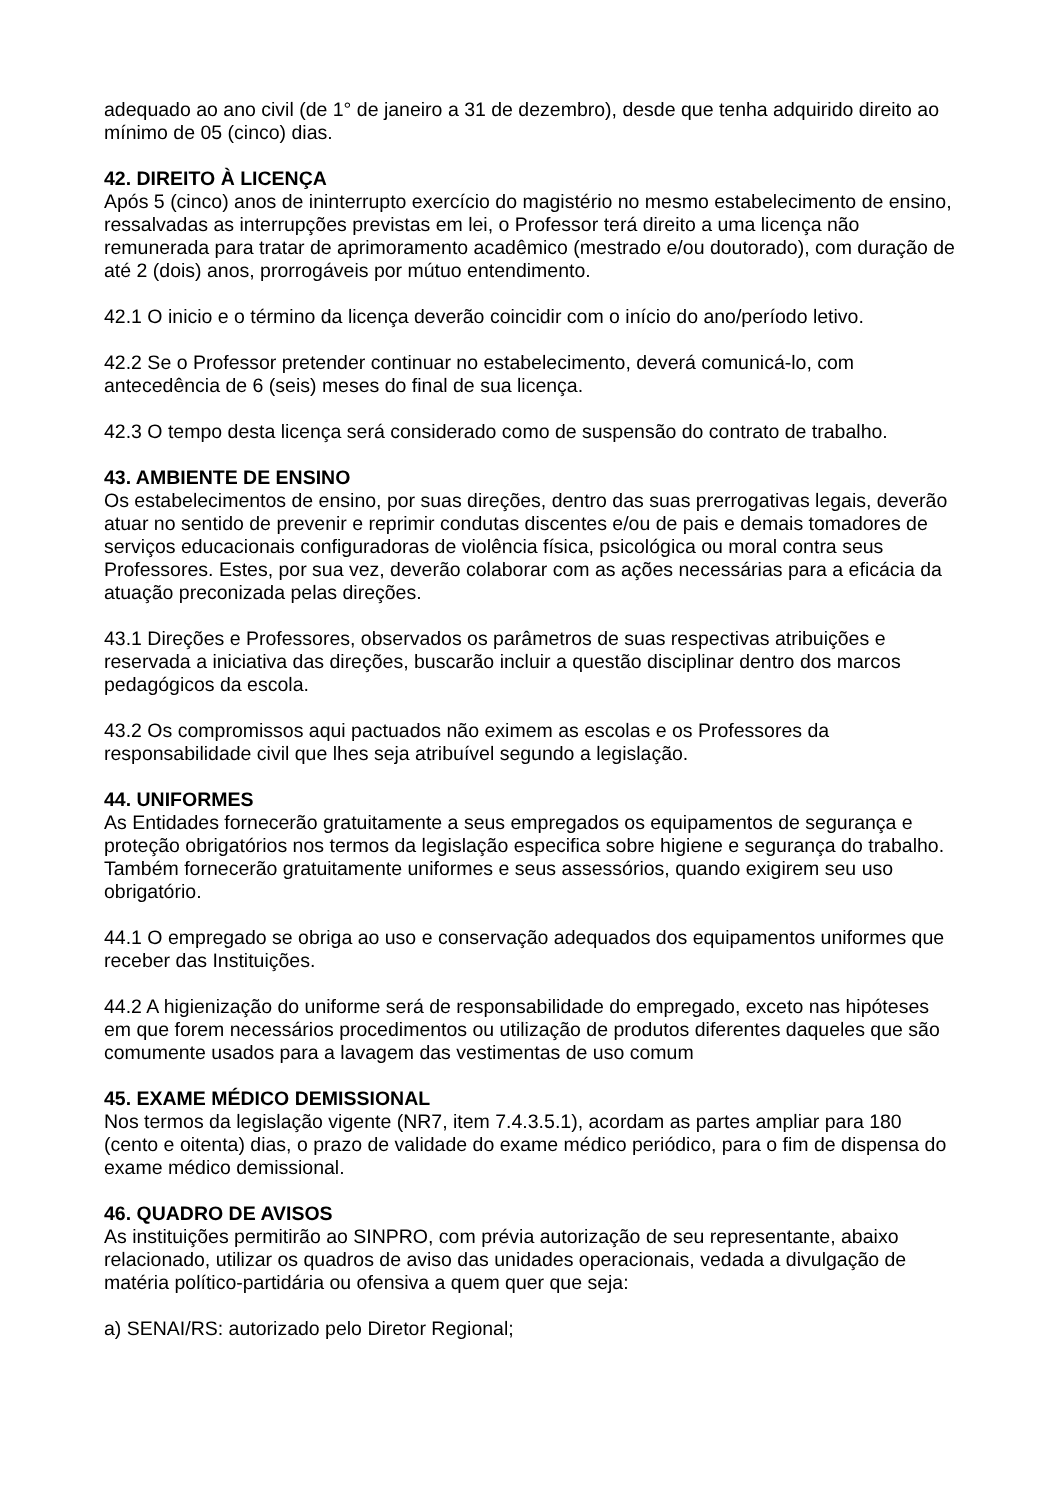adequado ao ano civil (de 1° de janeiro a 31 de dezembro), desde que tenha adquirido direito ao mínimo de 05 (cinco) dias.
42. DIREITO À LICENÇA
Após 5 (cinco) anos de ininterrupto exercício do magistério no mesmo estabelecimento de ensino, ressalvadas as interrupções previstas em lei, o Professor terá direito a uma licença não remunerada para tratar de aprimoramento acadêmico (mestrado e/ou doutorado), com duração de até 2 (dois) anos, prorrogáveis por mútuo entendimento.
42.1 O inicio e o término da licença deverão coincidir com o início do ano/período letivo.
42.2 Se o Professor pretender continuar no estabelecimento, deverá comunicá-lo, com antecedência de 6 (seis) meses do final de sua licença.
42.3 O tempo desta licença será considerado como de suspensão do contrato de trabalho.
43. AMBIENTE DE ENSINO
Os estabelecimentos de ensino, por suas direções, dentro das suas prerrogativas legais, deverão atuar no sentido de prevenir e reprimir condutas discentes e/ou de pais e demais tomadores de serviços educacionais configuradoras de violência física, psicológica ou moral contra seus Professores. Estes, por sua vez, deverão colaborar com as ações necessárias para a eficácia da atuação preconizada pelas direções.
43.1 Direções e Professores, observados os parâmetros de suas respectivas atribuições e reservada a iniciativa das direções, buscarão incluir a questão disciplinar dentro dos marcos pedagógicos da escola.
43.2 Os compromissos aqui pactuados não eximem as escolas e os Professores da responsabilidade civil que lhes seja atribuível segundo a legislação.
44. UNIFORMES
As Entidades fornecerão gratuitamente a seus empregados os equipamentos de segurança e proteção obrigatórios nos termos da legislação especifica sobre higiene e segurança do trabalho. Também fornecerão gratuitamente uniformes e seus assessórios, quando exigirem seu uso obrigatório.
44.1 O empregado se obriga ao uso e conservação adequados dos equipamentos uniformes que receber das Instituições.
44.2 A higienização do uniforme será de responsabilidade do empregado, exceto nas hipóteses em que forem necessários procedimentos ou utilização de produtos diferentes daqueles que são comumente usados para a lavagem das vestimentas de uso comum
45. EXAME MÉDICO DEMISSIONAL
Nos termos da legislação vigente (NR7, item 7.4.3.5.1), acordam as partes ampliar para 180 (cento e oitenta) dias, o prazo de validade do exame médico periódico, para o fim de dispensa do exame médico demissional.
46. QUADRO DE AVISOS
As instituições permitirão ao SINPRO, com prévia autorização de seu representante, abaixo relacionado, utilizar os quadros de aviso das unidades operacionais, vedada a divulgação de matéria político-partidária ou ofensiva a quem quer que seja:
a) SENAI/RS: autorizado pelo Diretor Regional;